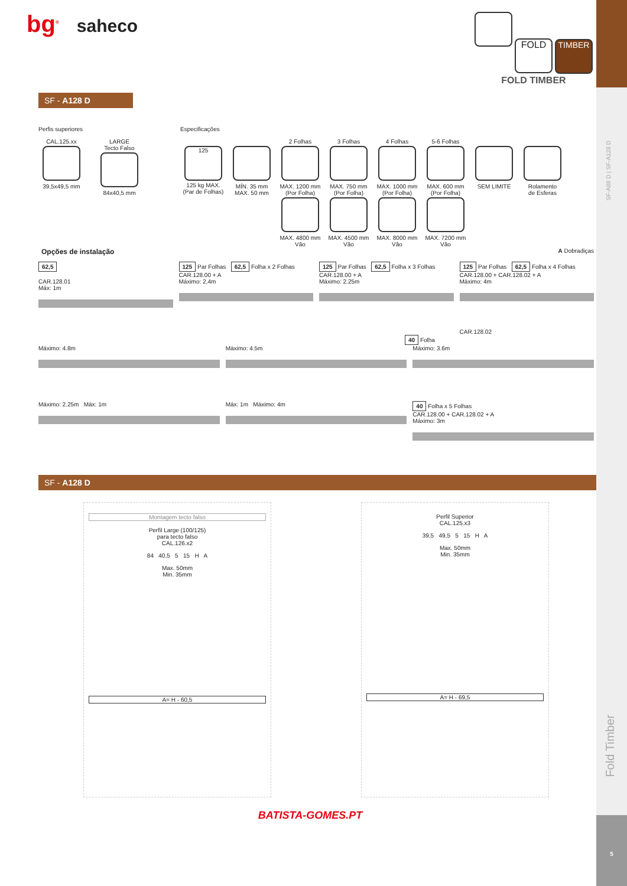SF-A88 D | SF-A128 D
Fold Timber
5
bg<sup>®</sup> saheco
FOLD TIMBER
FOLD TIMBER
SF - A128 D
Perfis superiores
CAL.125.xx
39,5x49,5 mm
LARGE
Tecto Falso
84x40,5 mm
Especificações
125
125 kg MAX.
(Par de Folhas)
MÍN. 35 mm
MAX. 50 mm
2 Folhas
MAX. 1200 mm
(Por Folha)
3 Folhas
MAX. 750 mm
(Por Folha)
4 Folhas
MAX. 1000 mm
(Por Folha)
5-6 Folhas
MAX. 600 mm
(Por Folha)
SEM LIMITE
Rolamento
de Esferas
MAX. 4800 mm
Vão
MAX. 4500 mm
Vão
MAX. 8000 mm
Vão
MAX. 7200 mm
Vão
Opções de instalação A Dobradiças
62,5
CAR.128.01
Máx: 1m
125 Par Folhas 62,5 Folha x 2 Folhas
CAR.128.00 + A
Máximo: 2,4m
125 Par Folhas 62,5 Folha x 3 Folhas
CAR.128.00 + A
Máximo: 2.25m
125 Par Folhas 62,5 Folha x 4 Folhas
CAR.128.00 + CAR.128.02 + A
Máximo: 4m
CAR.128.02
40 Folha
Máximo: 4.8m
Máximo: 4.5m
Máximo: 3.6m
Máximo: 2.25m Máx: 1m
Máx: 1m Máximo: 4m
40 Folha x 5 Folhas
CAR.128.00 + CAR.128.02 + A
Máximo: 3m
SF - A128 D
Montagem tecto falso
Perfil Large (100/125)
para tecto falso
CAL.126.x2
84 40,5 5 15 H A
Max. 50mm
Min. 35mm
A= H - 60,5
Perfil Superior
CAL.125.x3
39,5 49,5 5 15 H A
Max. 50mm
Min. 35mm
A= H - 69,5
BATISTA-GOMES.PT